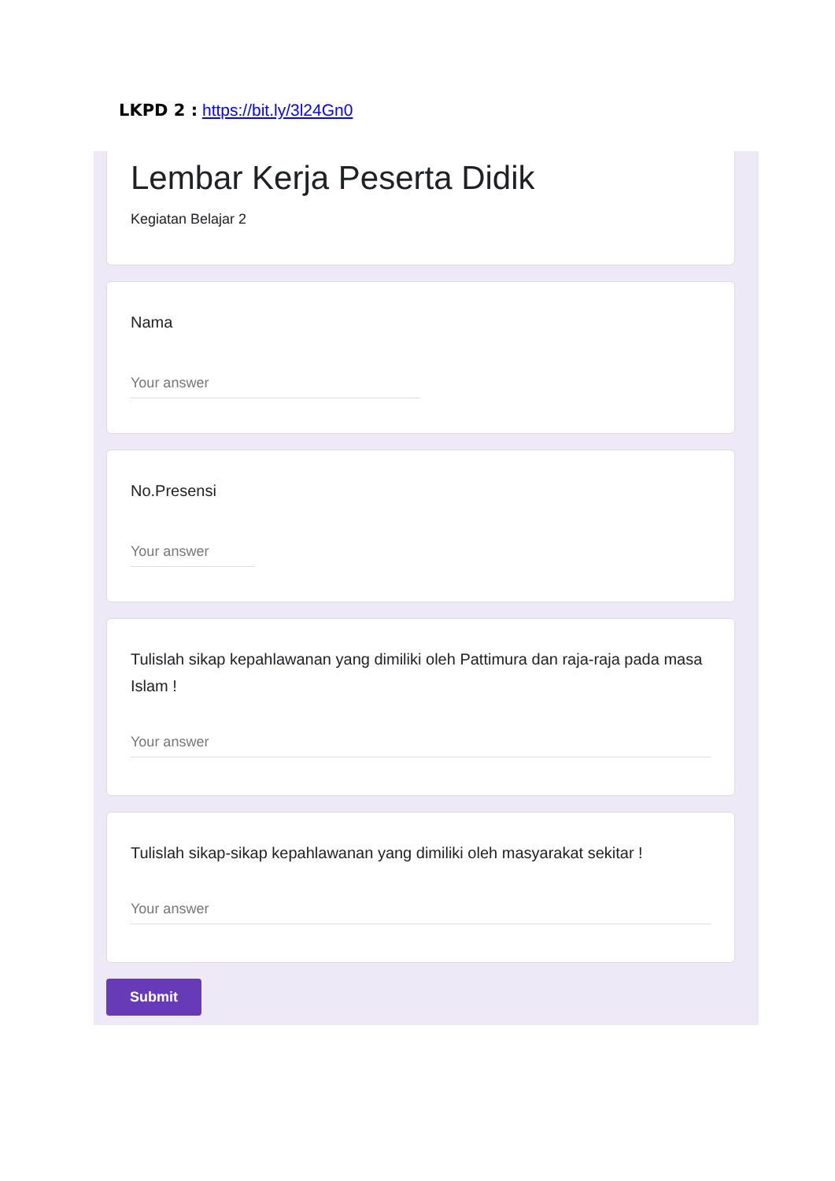LKPD 2 : https://bit.ly/3l24Gn0
Lembar Kerja Peserta Didik
Kegiatan Belajar 2
Nama
Your answer
No.Presensi
Your answer
Tulislah sikap kepahlawanan yang dimiliki oleh Pattimura dan raja-raja pada masa Islam !
Your answer
Tulislah sikap-sikap kepahlawanan yang dimiliki oleh masyarakat sekitar !
Your answer
Submit